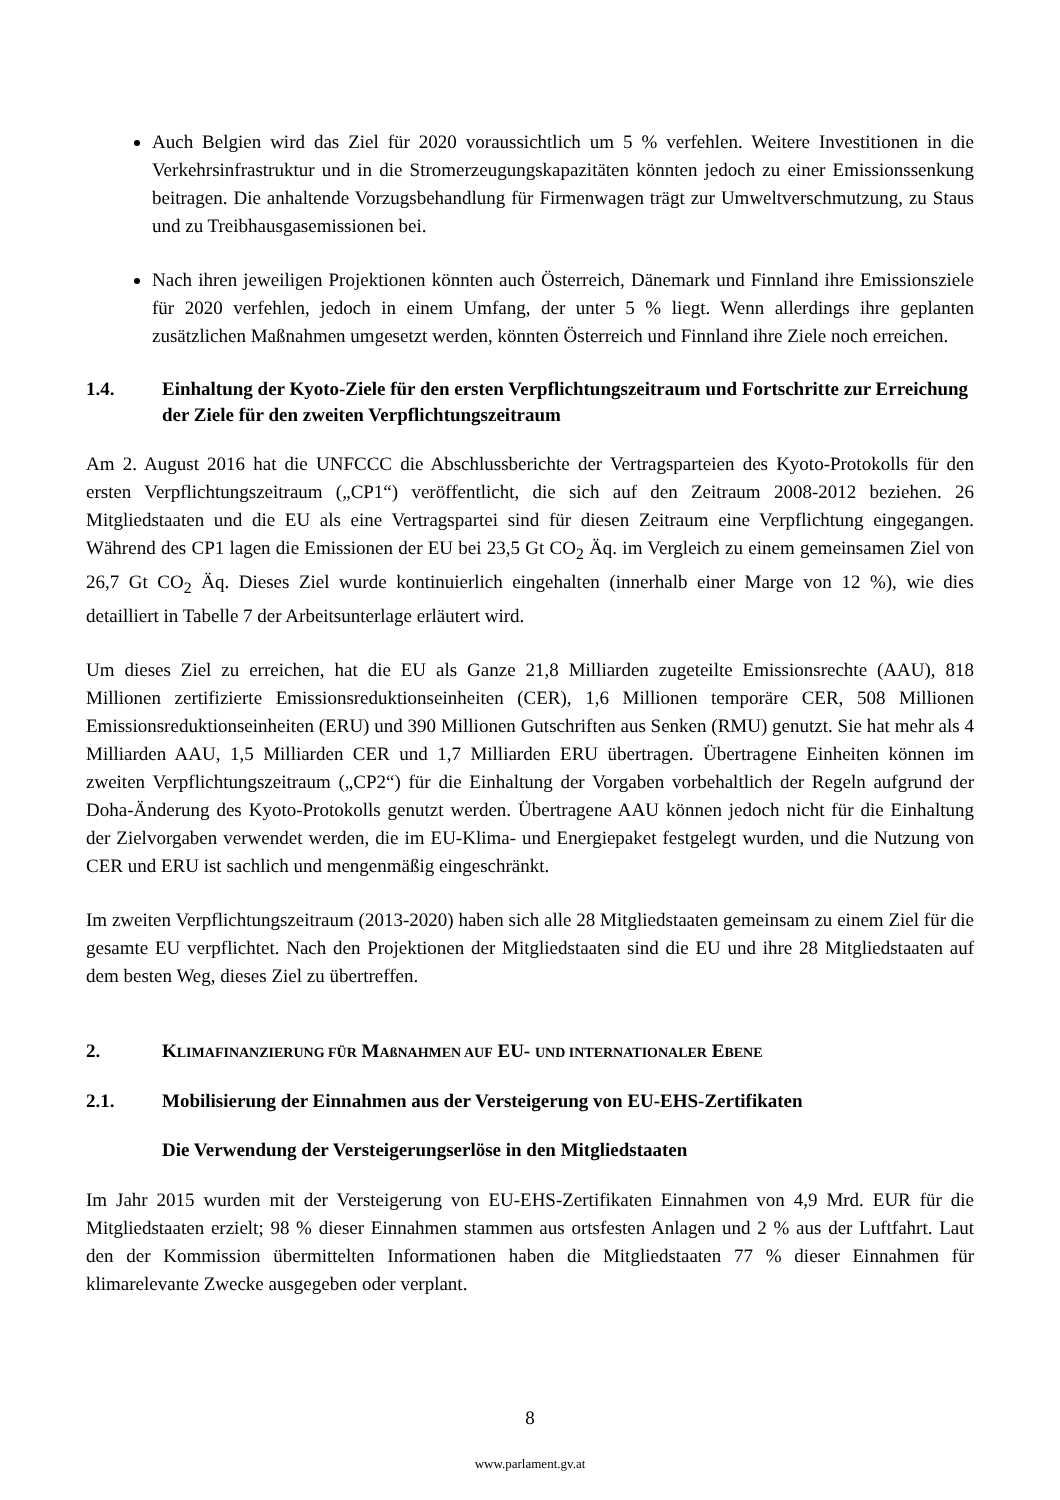Auch Belgien wird das Ziel für 2020 voraussichtlich um 5 % verfehlen. Weitere Investitionen in die Verkehrsinfrastruktur und in die Stromerzeugungskapazitäten könnten jedoch zu einer Emissionssenkung beitragen. Die anhaltende Vorzugsbehandlung für Firmenwagen trägt zur Umweltverschmutzung, zu Staus und zu Treibhausgasemissionen bei.
Nach ihren jeweiligen Projektionen könnten auch Österreich, Dänemark und Finnland ihre Emissionsziele für 2020 verfehlen, jedoch in einem Umfang, der unter 5 % liegt. Wenn allerdings ihre geplanten zusätzlichen Maßnahmen umgesetzt werden, könnten Österreich und Finnland ihre Ziele noch erreichen.
1.4. Einhaltung der Kyoto-Ziele für den ersten Verpflichtungszeitraum und Fortschritte zur Erreichung der Ziele für den zweiten Verpflichtungszeitraum
Am 2. August 2016 hat die UNFCCC die Abschlussberichte der Vertragsparteien des Kyoto-Protokolls für den ersten Verpflichtungszeitraum („CP1“) veröffentlicht, die sich auf den Zeitraum 2008-2012 beziehen. 26 Mitgliedstaaten und die EU als eine Vertragspartei sind für diesen Zeitraum eine Verpflichtung eingegangen. Während des CP1 lagen die Emissionen der EU bei 23,5 Gt CO<sub>2</sub> Äq. im Vergleich zu einem gemeinsamen Ziel von 26,7 Gt CO<sub>2</sub> Äq. Dieses Ziel wurde kontinuierlich eingehalten (innerhalb einer Marge von 12 %), wie dies detailliert in Tabelle 7 der Arbeitsunterlage erläutert wird.
Um dieses Ziel zu erreichen, hat die EU als Ganze 21,8 Milliarden zugeteilte Emissionsrechte (AAU), 818 Millionen zertifizierte Emissionsreduktionseinheiten (CER), 1,6 Millionen temporäre CER, 508 Millionen Emissionsreduktionseinheiten (ERU) und 390 Millionen Gutschriften aus Senken (RMU) genutzt. Sie hat mehr als 4 Milliarden AAU, 1,5 Milliarden CER und 1,7 Milliarden ERU übertragen. Übertragene Einheiten können im zweiten Verpflichtungszeitraum („CP2“) für die Einhaltung der Vorgaben vorbehaltlich der Regeln aufgrund der Doha-Änderung des Kyoto-Protokolls genutzt werden. Übertragene AAU können jedoch nicht für die Einhaltung der Zielvorgaben verwendet werden, die im EU-Klima- und Energiepaket festgelegt wurden, und die Nutzung von CER und ERU ist sachlich und mengenmäßig eingeschränkt.
Im zweiten Verpflichtungszeitraum (2013-2020) haben sich alle 28 Mitgliedstaaten gemeinsam zu einem Ziel für die gesamte EU verpflichtet. Nach den Projektionen der Mitgliedstaaten sind die EU und ihre 28 Mitgliedstaaten auf dem besten Weg, dieses Ziel zu übertreffen.
2. KLIMAFINANZIERUNG FÜR MAßNAHMEN AUF EU- UND INTERNATIONALER EBENE
2.1. Mobilisierung der Einnahmen aus der Versteigerung von EU-EHS-Zertifikaten
Die Verwendung der Versteigerungserlöse in den Mitgliedstaaten
Im Jahr 2015 wurden mit der Versteigerung von EU-EHS-Zertifikaten Einnahmen von 4,9 Mrd. EUR für die Mitgliedstaaten erzielt; 98 % dieser Einnahmen stammen aus ortsfesten Anlagen und 2 % aus der Luftfahrt. Laut den der Kommission übermittelten Informationen haben die Mitgliedstaaten 77 % dieser Einnahmen für klimarelevante Zwecke ausgegeben oder verplant.
8
www.parlament.gv.at